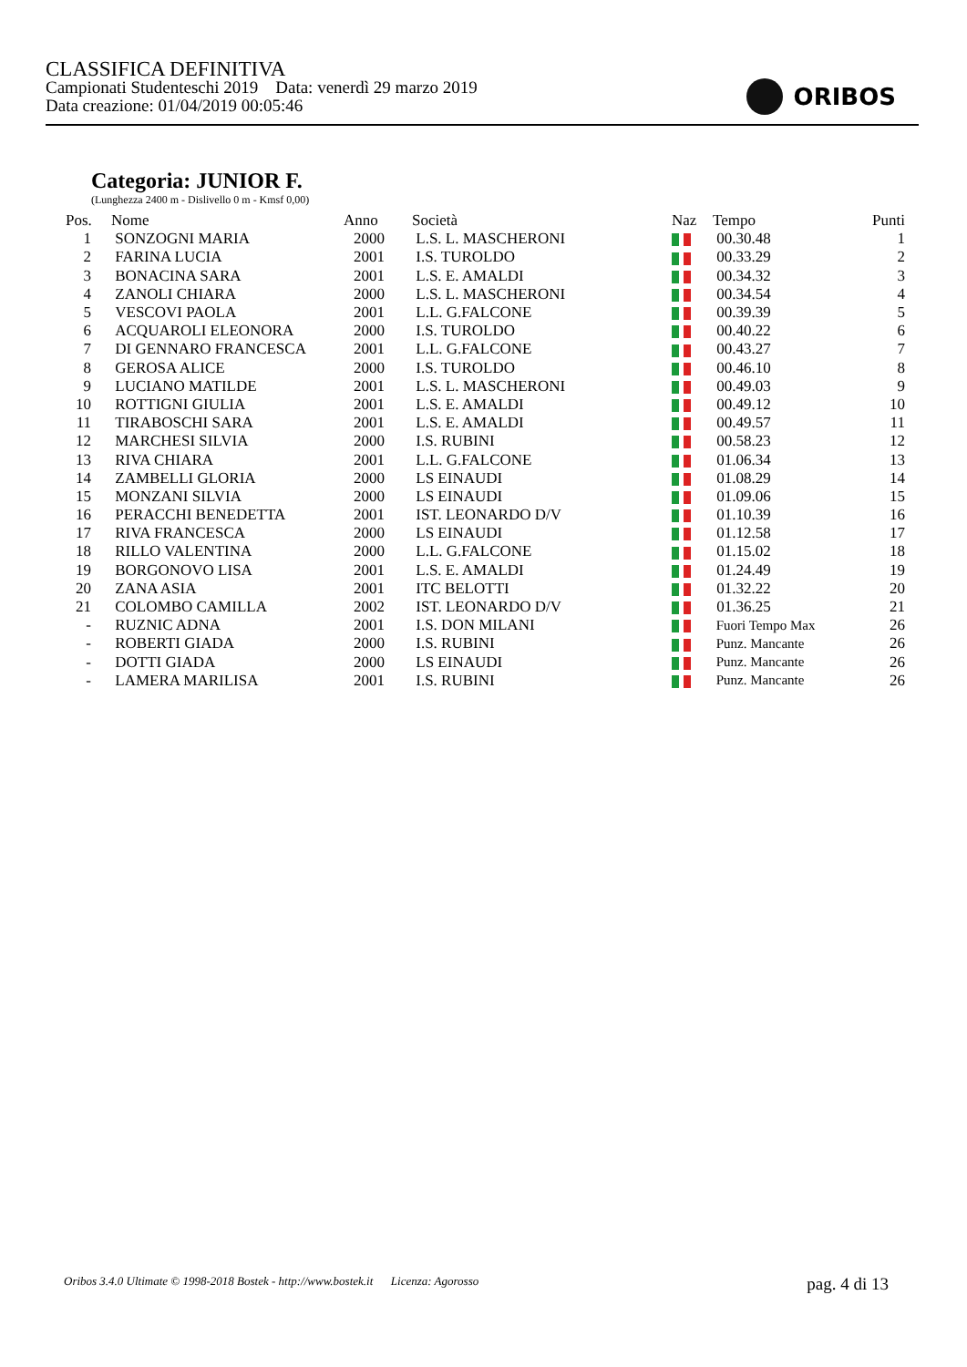CLASSIFICA DEFINITIVA
Campionati Studenteschi 2019 Data: venerdì 29 marzo 2019
Data creazione: 01/04/2019 00:05:46
ORIBOS
Categoria: JUNIOR F.
(Lunghezza 2400 m - Dislivello 0 m - Kmsf 0,00)
| Pos. | Nome | Anno | Società | Naz | Tempo | Punti |
| --- | --- | --- | --- | --- | --- | --- |
| 1 | SONZOGNI MARIA | 2000 | L.S. L. MASCHERONI | | 00.30.48 | 1 |
| 2 | FARINA LUCIA | 2001 | I.S. TUROLDO | | 00.33.29 | 2 |
| 3 | BONACINA SARA | 2001 | L.S. E. AMALDI | | 00.34.32 | 3 |
| 4 | ZANOLI CHIARA | 2000 | L.S. L. MASCHERONI | | 00.34.54 | 4 |
| 5 | VESCOVI PAOLA | 2001 | L.L. G.FALCONE | | 00.39.39 | 5 |
| 6 | ACQUAROLI ELEONORA | 2000 | I.S. TUROLDO | | 00.40.22 | 6 |
| 7 | DI GENNARO FRANCESCA | 2001 | L.L. G.FALCONE | | 00.43.27 | 7 |
| 8 | GEROSA ALICE | 2000 | I.S. TUROLDO | | 00.46.10 | 8 |
| 9 | LUCIANO MATILDE | 2001 | L.S. L. MASCHERONI | | 00.49.03 | 9 |
| 10 | ROTTIGNI GIULIA | 2001 | L.S. E. AMALDI | | 00.49.12 | 10 |
| 11 | TIRABOSCHI SARA | 2001 | L.S. E. AMALDI | | 00.49.57 | 11 |
| 12 | MARCHESI SILVIA | 2000 | I.S. RUBINI | | 00.58.23 | 12 |
| 13 | RIVA CHIARA | 2001 | L.L. G.FALCONE | | 01.06.34 | 13 |
| 14 | ZAMBELLI GLORIA | 2000 | LS EINAUDI | | 01.08.29 | 14 |
| 15 | MONZANI SILVIA | 2000 | LS EINAUDI | | 01.09.06 | 15 |
| 16 | PERACCHI BENEDETTA | 2001 | IST. LEONARDO D/V | | 01.10.39 | 16 |
| 17 | RIVA FRANCESCA | 2000 | LS EINAUDI | | 01.12.58 | 17 |
| 18 | RILLO VALENTINA | 2000 | L.L. G.FALCONE | | 01.15.02 | 18 |
| 19 | BORGONOVO LISA | 2001 | L.S. E. AMALDI | | 01.24.49 | 19 |
| 20 | ZANA ASIA | 2001 | ITC BELOTTI | | 01.32.22 | 20 |
| 21 | COLOMBO CAMILLA | 2002 | IST. LEONARDO D/V | | 01.36.25 | 21 |
| - | RUZNIC ADNA | 2001 | I.S. DON MILANI | | Fuori Tempo Max | 26 |
| - | ROBERTI GIADA | 2000 | I.S. RUBINI | | Punz. Mancante | 26 |
| - | DOTTI GIADA | 2000 | LS EINAUDI | | Punz. Mancante | 26 |
| - | LAMERA MARILISA | 2001 | I.S. RUBINI | | Punz. Mancante | 26 |
Oribos 3.4.0 Ultimate © 1998-2018 Bostek - http://www.bostek.it Licenza: Agorosso pag. 4 di 13